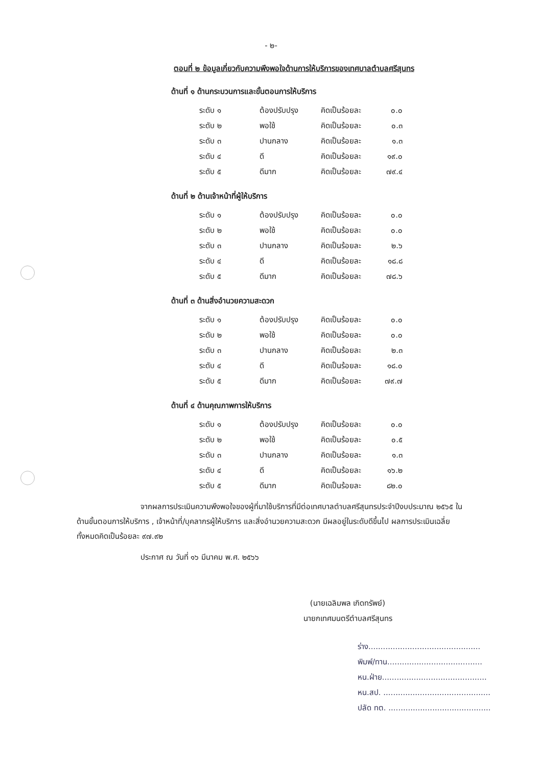- ๒-
ตอนที่ ๒ ข้อมูลเกี่ยวกับความพึงพอใจด้านการให้บริการของเทศบาลตำบลศรีสุนทร
ด้านที่ ๑ ด้านกระบวนการและขั้นตอนการให้บริการ
| ระดับ ๑ | ต้องปรับปรุง | คิดเป็นร้อยละ | ๐.๐ |
| ระดับ ๒ | พอใช้ | คิดเป็นร้อยละ | ๐.๓ |
| ระดับ ๓ | ปานกลาง | คิดเป็นร้อยละ | ๑.๓ |
| ระดับ ๔ | ดี | คิดเป็นร้อยละ | ๑๙.๐ |
| ระดับ ๕ | ดีมาก | คิดเป็นร้อยละ | ๗๙.๔ |
ด้านที่ ๒ ด้านเจ้าหน้าที่ผู้ให้บริการ
| ระดับ ๑ | ต้องปรับปรุง | คิดเป็นร้อยละ | ๐.๐ |
| ระดับ ๒ | พอใช้ | คิดเป็นร้อยละ | ๐.๐ |
| ระดับ ๓ | ปานกลาง | คิดเป็นร้อยละ | ๒.๖ |
| ระดับ ๔ | ดี | คิดเป็นร้อยละ | ๑๘.๘ |
| ระดับ ๕ | ดีมาก | คิดเป็นร้อยละ | ๗๘.๖ |
ด้านที่ ๓ ด้านสิ่งอำนวยความสะดวก
| ระดับ ๑ | ต้องปรับปรุง | คิดเป็นร้อยละ | ๐.๐ |
| ระดับ ๒ | พอใช้ | คิดเป็นร้อยละ | ๐.๐ |
| ระดับ ๓ | ปานกลาง | คิดเป็นร้อยละ | ๒.๓ |
| ระดับ ๔ | ดี | คิดเป็นร้อยละ | ๑๘.๐ |
| ระดับ ๕ | ดีมาก | คิดเป็นร้อยละ | ๗๙.๗ |
ด้านที่ ๔ ด้านคุณภาพการให้บริการ
| ระดับ ๑ | ต้องปรับปรุง | คิดเป็นร้อยละ | ๐.๐ |
| ระดับ ๒ | พอใช้ | คิดเป็นร้อยละ | ๐.๕ |
| ระดับ ๓ | ปานกลาง | คิดเป็นร้อยละ | ๑.๓ |
| ระดับ ๔ | ดี | คิดเป็นร้อยละ | ๑๖.๒ |
| ระดับ ๕ | ดีมาก | คิดเป็นร้อยละ | ๘๒.๐ |
จากผลการประเมินความพึงพอใจของผู้ที่มาใช้บริการที่มีต่อเทศบาลตำบลศรีสุนทรประจำปีงบประมาณ ๒๕๖๕ ในด้านขั้นตอนการให้บริการ , เจ้าหน้าที่/บุคลากรผู้ให้บริการ และสิ่งอำนวยความสะดวก มีผลอยู่ในระดับดีขึ้นไป ผลการประเมินเฉลี่ยทั้งหมดคิดเป็นร้อยละ ๙๗.๙๒
ประกาศ ณ วันที่ ๑๖ มีนาคม พ.ศ. ๒๕๖๖
(นายเฉลิมพล เกิดทรัพย์)
นายกเทศมนตรีตำบลศรีสุนทร
ร่าง..............................................
พิมพ์/ทาน.......................................
หน.ฝ่าย...........................................
หน.สป. ............................................
ปลัด ทต. ..........................................